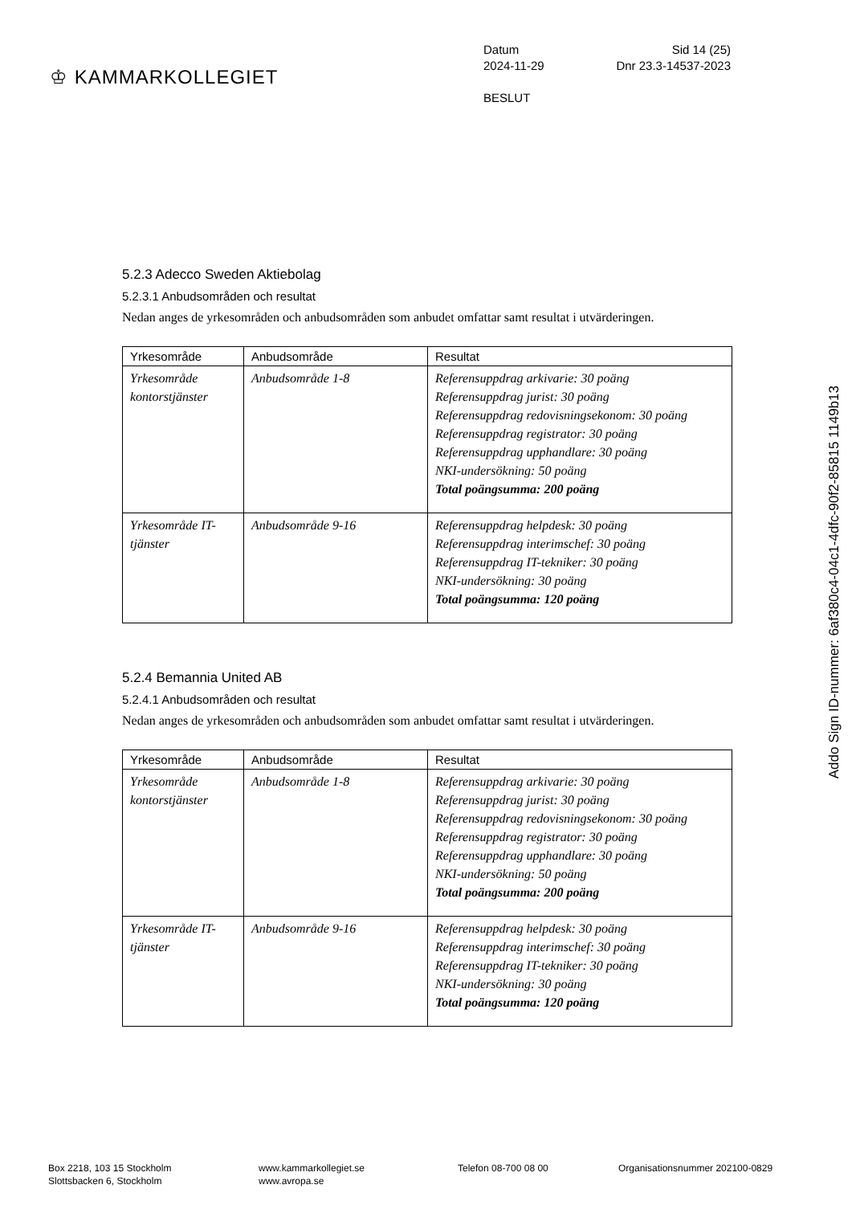♔ KAMMARKOLLEGIET
Datum Sid 14 (25)
2024-11-29 Dnr 23.3-14537-2023
BESLUT
5.2.3 Adecco Sweden Aktiebolag
5.2.3.1 Anbudsområden och resultat
Nedan anges de yrkesområden och anbudsområden som anbudet omfattar samt resultat i utvärderingen.
| Yrkesområde | Anbudsområde | Resultat |
| --- | --- | --- |
| Yrkesområde kontorstjänster | Anbudsområde 1-8 | Referensuppdrag arkivarie: 30 poäng Referensuppdrag jurist: 30 poäng Referensuppdrag redovisningsekonom: 30 poäng Referensuppdrag registrator: 30 poäng Referensuppdrag upphandlare: 30 poäng NKI-undersökning: 50 poäng Total poängsumma: 200 poäng |
| Yrkesområde IT-tjänster | Anbudsområde 9-16 | Referensuppdrag helpdesk: 30 poäng Referensuppdrag interimschef: 30 poäng Referensuppdrag IT-tekniker: 30 poäng NKI-undersökning: 30 poäng Total poängsumma: 120 poäng |
5.2.4 Bemannia United AB
5.2.4.1 Anbudsområden och resultat
Nedan anges de yrkesområden och anbudsområden som anbudet omfattar samt resultat i utvärderingen.
| Yrkesområde | Anbudsområde | Resultat |
| --- | --- | --- |
| Yrkesområde kontorstjänster | Anbudsområde 1-8 | Referensuppdrag arkivarie: 30 poäng Referensuppdrag jurist: 30 poäng Referensuppdrag redovisningsekonom: 30 poäng Referensuppdrag registrator: 30 poäng Referensuppdrag upphandlare: 30 poäng NKI-undersökning: 50 poäng Total poängsumma: 200 poäng |
| Yrkesområde IT-tjänster | Anbudsområde 9-16 | Referensuppdrag helpdesk: 30 poäng Referensuppdrag interimschef: 30 poäng Referensuppdrag IT-tekniker: 30 poäng NKI-undersökning: 30 poäng Total poängsumma: 120 poäng |
Addo Sign ID-nummer: 6af380c4-04c1-4dfc-90f2-85815 1149b13
Box 2218, 103 15 Stockholm
Slottsbacken 6, Stockholm
www.kammarkollegiet.se
www.avropa.se
Telefon 08-700 08 00 Organisationsnummer 202100-0829